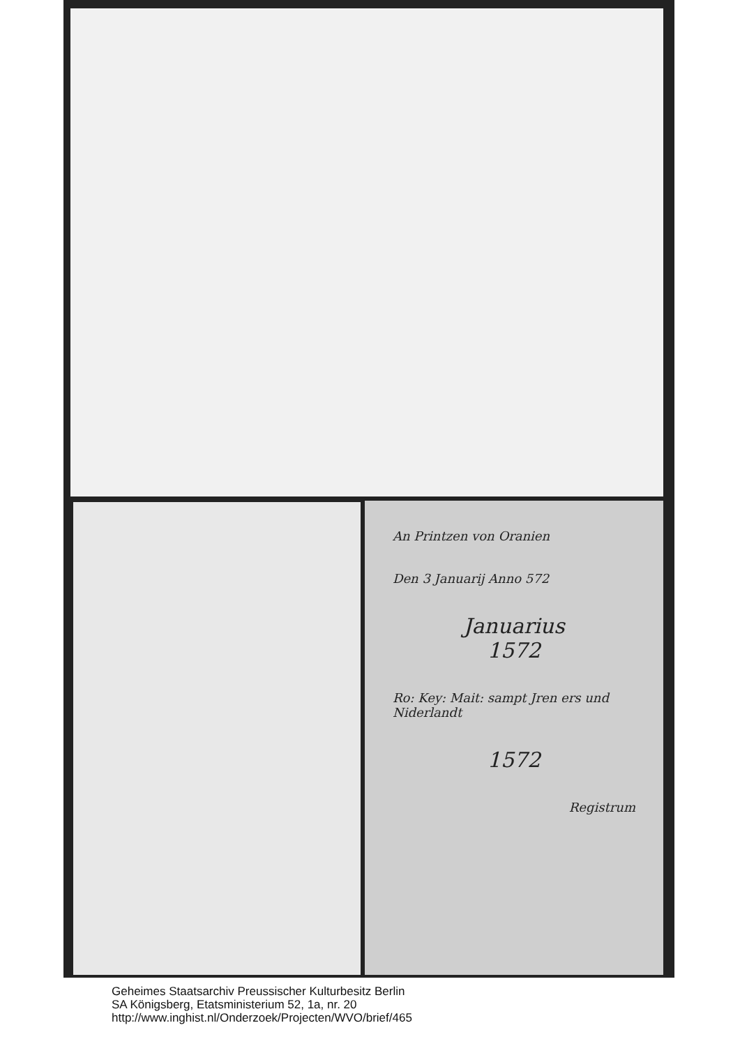An Printzen von Oranien
Den 3 Januarij Anno 572
Januarius
1572
Ro: Key: Mait: sampt Jren ers und Niderlandt
1572
Registrum
Geheimes Staatsarchiv Preussischer Kulturbesitz Berlin
SA Königsberg, Etatsministerium 52, 1a, nr. 20
http://www.inghist.nl/Onderzoek/Projecten/WVO/brief/465